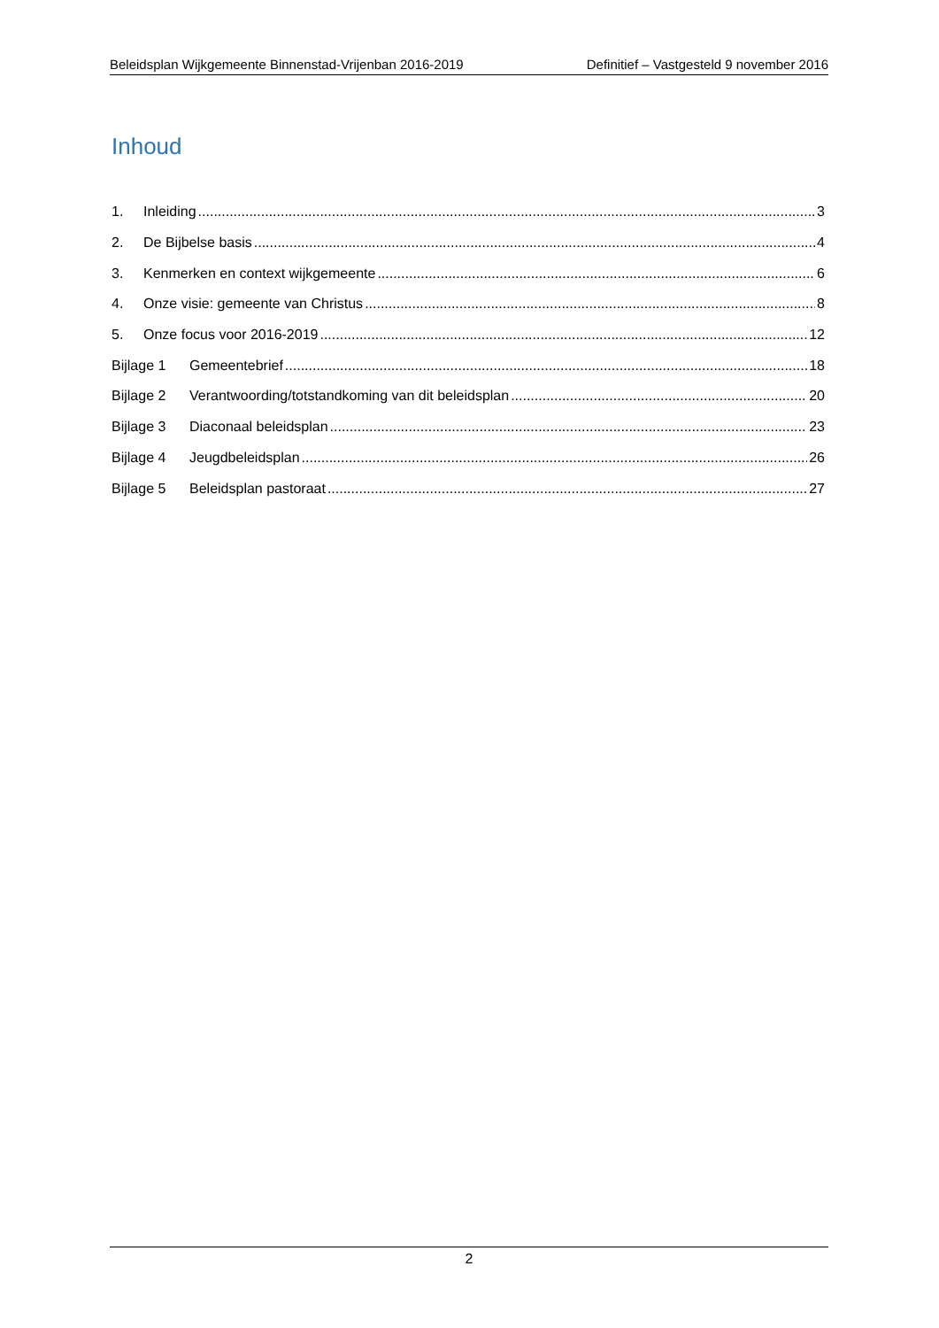Beleidsplan Wijkgemeente Binnenstad-Vrijenban 2016-2019 Definitief – Vastgesteld 9 november 2016
Inhoud
1. Inleiding 3
2. De Bijbelse basis 4
3. Kenmerken en context wijkgemeente 6
4. Onze visie: gemeente van Christus 8
5. Onze focus voor 2016-2019 12
Bijlage 1 Gemeentebrief 18
Bijlage 2 Verantwoording/totstandkoming van dit beleidsplan 20
Bijlage 3 Diaconaal beleidsplan 23
Bijlage 4 Jeugdbeleidsplan 26
Bijlage 5 Beleidsplan pastoraat 27
2